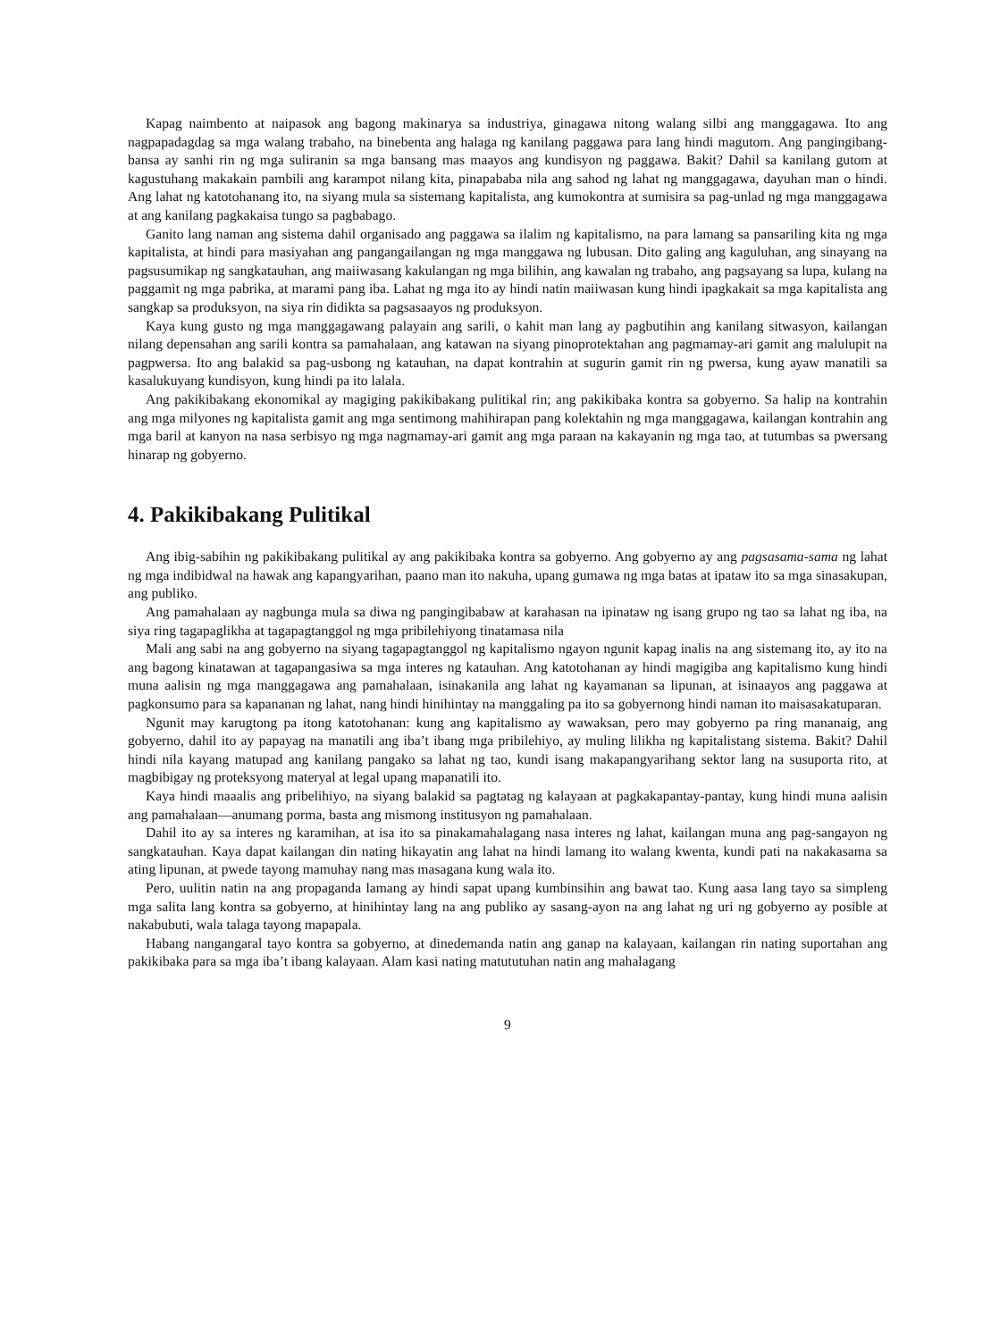Kapag naimbento at naipasok ang bagong makinarya sa industriya, ginagawa nitong walang silbi ang manggagawa. Ito ang nagpapadagdag sa mga walang trabaho, na binebenta ang halaga ng kanilang paggawa para lang hindi magutom. Ang pangingibang-bansa ay sanhi rin ng mga suliranin sa mga bansang mas maayos ang kundisyon ng paggawa. Bakit? Dahil sa kanilang gutom at kagustuhang makakain pambili ang karampot nilang kita, pinapababa nila ang sahod ng lahat ng manggagawa, dayuhan man o hindi. Ang lahat ng katotohanang ito, na siyang mula sa sistemang kapitalista, ang kumokontra at sumisira sa pag-unlad ng mga manggagawa at ang kanilang pagkakaisa tungo sa pagbabago.
Ganito lang naman ang sistema dahil organisado ang paggawa sa ilalim ng kapitalismo, na para lamang sa pansariling kita ng mga kapitalista, at hindi para masiyahan ang pangangailangan ng mga manggawa ng lubusan. Dito galing ang kaguluhan, ang sinayang na pagsusumikap ng sangkatauhan, ang maiiwasang kakulangan ng mga bilihin, ang kawalan ng trabaho, ang pagsayang sa lupa, kulang na paggamit ng mga pabrika, at marami pang iba. Lahat ng mga ito ay hindi natin maiiwasan kung hindi ipagkakait sa mga kapitalista ang sangkap sa produksyon, na siya rin didikta sa pagsasaayos ng produksyon.
Kaya kung gusto ng mga manggagawang palayain ang sarili, o kahit man lang ay pagbutihin ang kanilang sitwasyon, kailangan nilang depensahan ang sarili kontra sa pamahalaan, ang katawan na siyang pinoprotektahan ang pagmamay-ari gamit ang malulupit na pagpwersa. Ito ang balakid sa pag-usbong ng katauhan, na dapat kontrahin at sugurin gamit rin ng pwersa, kung ayaw manatili sa kasalukuyang kundisyon, kung hindi pa ito lalala.
Ang pakikibakang ekonomikal ay magiging pakikibakang pulitikal rin; ang pakikibaka kontra sa gobyerno. Sa halip na kontrahin ang mga milyones ng kapitalista gamit ang mga sentimong mahihirapan pang kolektahin ng mga manggagawa, kailangan kontrahin ang mga baril at kanyon na nasa serbisyo ng mga nagmamay-ari gamit ang mga paraan na kakayanin ng mga tao, at tutumbas sa pwersang hinarap ng gobyerno.
4. Pakikibakang Pulitikal
Ang ibig-sabihin ng pakikibakang pulitikal ay ang pakikibaka kontra sa gobyerno. Ang gobyerno ay ang pagsasama-sama ng lahat ng mga indibidwal na hawak ang kapangyarihan, paano man ito nakuha, upang gumawa ng mga batas at ipataw ito sa mga sinasakupan, ang publiko.
Ang pamahalaan ay nagbunga mula sa diwa ng pangingibabaw at karahasan na ipinataw ng isang grupo ng tao sa lahat ng iba, na siya ring tagapaglikha at tagapagtanggol ng mga pribilehiyong tinatamasa nila
Mali ang sabi na ang gobyerno na siyang tagapagtanggol ng kapitalismo ngayon ngunit kapag inalis na ang sistemang ito, ay ito na ang bagong kinatawan at tagapangasiwa sa mga interes ng katauhan. Ang katotohanan ay hindi magigiba ang kapitalismo kung hindi muna aalisin ng mga manggagawa ang pamahalaan, isinakanila ang lahat ng kayamanan sa lipunan, at isinaayos ang paggawa at pagkonsumo para sa kapananan ng lahat, nang hindi hinihintay na manggaling pa ito sa gobyernong hindi naman ito maisasakatuparan.
Ngunit may karugtong pa itong katotohanan: kung ang kapitalismo ay wawaksan, pero may gobyerno pa ring mananaig, ang gobyerno, dahil ito ay papayag na manatili ang iba’t ibang mga pribilehiyo, ay muling lilikha ng kapitalistang sistema. Bakit? Dahil hindi nila kayang matupad ang kanilang pangako sa lahat ng tao, kundi isang makapangyarihang sektor lang na susuporta rito, at magbibigay ng proteksyong materyal at legal upang mapanatili ito.
Kaya hindi maaalis ang pribelihiyo, na siyang balakid sa pagtatag ng kalayaan at pagkakapantay-pantay, kung hindi muna aalisin ang pamahalaan—anumang porma, basta ang mismong institusyon ng pamahalaan.
Dahil ito ay sa interes ng karamihan, at isa ito sa pinakamahalagang nasa interes ng lahat, kailangan muna ang pag-sangayon ng sangkatauhan. Kaya dapat kailangan din nating hikayatin ang lahat na hindi lamang ito walang kwenta, kundi pati na nakakasama sa ating lipunan, at pwede tayong mamuhay nang mas masagana kung wala ito.
Pero, uulitin natin na ang propaganda lamang ay hindi sapat upang kumbinsihin ang bawat tao. Kung aasa lang tayo sa simpleng mga salita lang kontra sa gobyerno, at hinihintay lang na ang publiko ay sasang-ayon na ang lahat ng uri ng gobyerno ay posible at nakabubuti, wala talaga tayong mapapala.
Habang nangangaral tayo kontra sa gobyerno, at dinedemanda natin ang ganap na kalayaan, kailangan rin nating suportahan ang pakikibaka para sa mga iba’t ibang kalayaan. Alam kasi nating matututuhan natin ang mahalagang
9